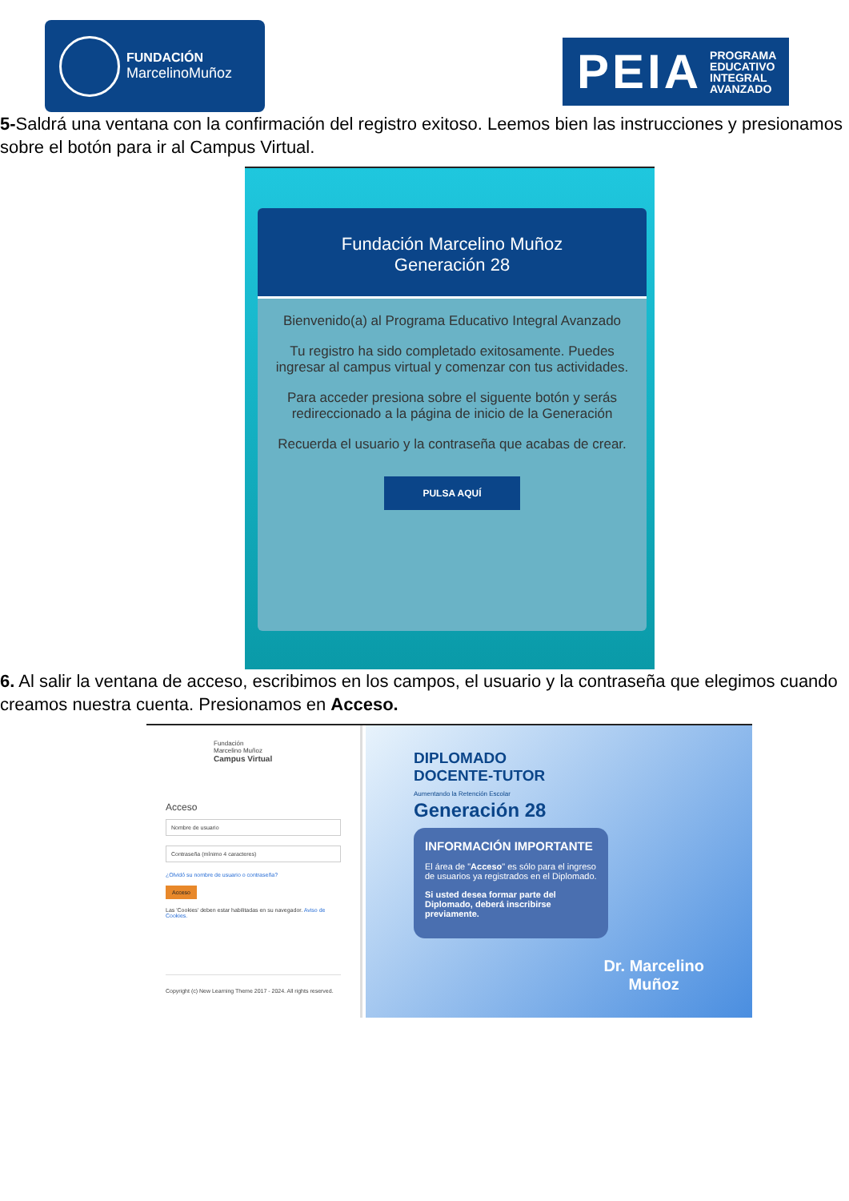FUNDACIÓN
MarcelinoMuñoz
PEIA PROGRAMA
EDUCATIVO
INTEGRAL
AVANZADO
5-Saldrá una ventana con la confirmación del registro exitoso. Leemos bien las instrucciones y presionamos sobre el botón para ir al Campus Virtual.
Fundación Marcelino Muñoz
Generación 28
Bienvenido(a) al Programa Educativo Integral Avanzado
Tu registro ha sido completado exitosamente. Puedes ingresar al campus virtual y comenzar con tus actividades.
Para acceder presiona sobre el siguente botón y serás redireccionado a la página de inicio de la Generación
Recuerda el usuario y la contraseña que acabas de crear.
PULSA AQUÍ
6. Al salir la ventana de acceso, escribimos en los campos, el usuario y la contraseña que elegimos cuando creamos nuestra cuenta. Presionamos en Acceso.
Fundación
Marcelino Muñoz
Campus Virtual
Acceso
Nombre de usuario
Contraseña (mínimo 4 caracteres)
¿Olvidó su nombre de usuario o contraseña?
Acceso
Las 'Cookies' deben estar habilitadas en su navegador. Aviso de Cookies.
Copyright (c) New Learning Theme 2017 - 2024. All rights reserved.
DIPLOMADO
DOCENTE-TUTOR
Aumentando la Retención Escolar
Generación 28
INFORMACIÓN IMPORTANTE
El área de "Acceso" es sólo para el ingreso de usuarios ya registrados en el Diplomado.
Si usted desea formar parte del Diplomado, deberá inscribirse previamente.
Dr. Marcelino
Muñoz